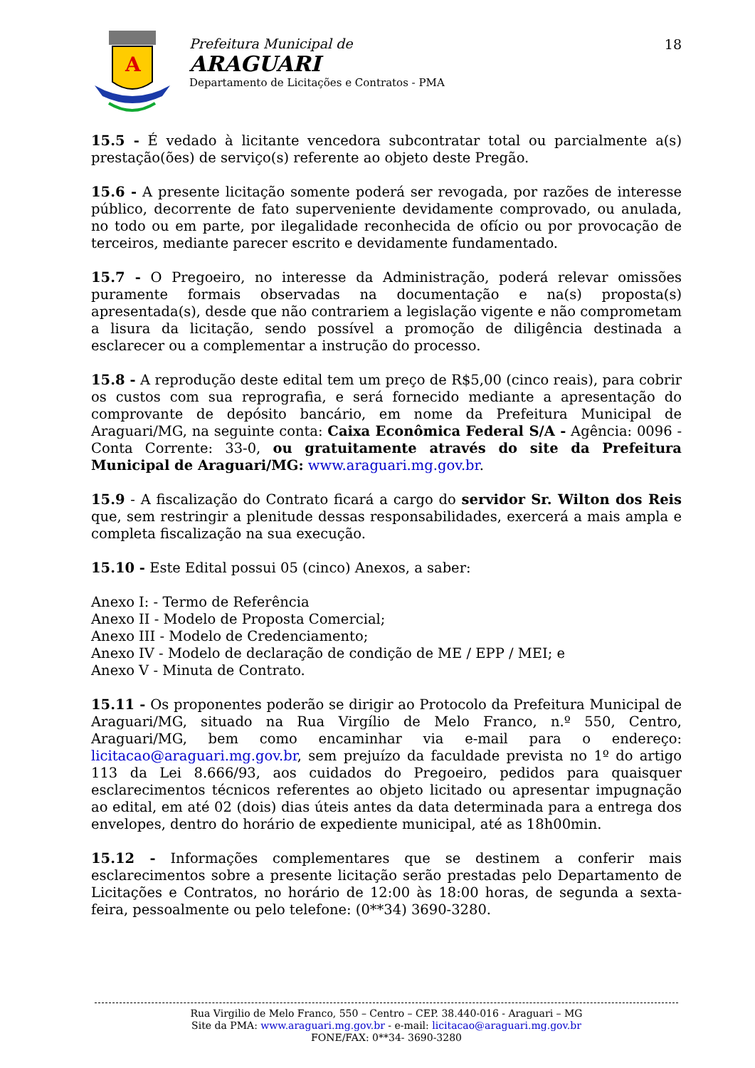A
Prefeitura Municipal de
ARAGUARI
Departamento de Licitações e Contratos - PMA
18
15.5 - É vedado à licitante vencedora subcontratar total ou parcialmente a(s) prestação(ões) de serviço(s) referente ao objeto deste Pregão.
15.6 - A presente licitação somente poderá ser revogada, por razões de interesse público, decorrente de fato superveniente devidamente comprovado, ou anulada, no todo ou em parte, por ilegalidade reconhecida de ofício ou por provocação de terceiros, mediante parecer escrito e devidamente fundamentado.
15.7 - O Pregoeiro, no interesse da Administração, poderá relevar omissões puramente formais observadas na documentação e na(s) proposta(s) apresentada(s), desde que não contrariem a legislação vigente e não comprometam a lisura da licitação, sendo possível a promoção de diligência destinada a esclarecer ou a complementar a instrução do processo.
15.8 - A reprodução deste edital tem um preço de R$5,00 (cinco reais), para cobrir os custos com sua reprografia, e será fornecido mediante a apresentação do comprovante de depósito bancário, em nome da Prefeitura Municipal de Araguari/MG, na seguinte conta: Caixa Econômica Federal S/A - Agência: 0096 - Conta Corrente: 33-0, ou gratuitamente através do site da Prefeitura Municipal de Araguari/MG: www.araguari.mg.gov.br.
15.9 - A fiscalização do Contrato ficará a cargo do servidor Sr. Wilton dos Reis que, sem restringir a plenitude dessas responsabilidades, exercerá a mais ampla e completa fiscalização na sua execução.
15.10 - Este Edital possui 05 (cinco) Anexos, a saber:
Anexo I: - Termo de Referência
Anexo II - Modelo de Proposta Comercial;
Anexo III - Modelo de Credenciamento;
Anexo IV - Modelo de declaração de condição de ME / EPP / MEI; e
Anexo V - Minuta de Contrato.
15.11 - Os proponentes poderão se dirigir ao Protocolo da Prefeitura Municipal de Araguari/MG, situado na Rua Virgílio de Melo Franco, n.º 550, Centro, Araguari/MG, bem como encaminhar via e-mail para o endereço: licitacao@araguari.mg.gov.br, sem prejuízo da faculdade prevista no 1º do artigo 113 da Lei 8.666/93, aos cuidados do Pregoeiro, pedidos para quaisquer esclarecimentos técnicos referentes ao objeto licitado ou apresentar impugnação ao edital, em até 02 (dois) dias úteis antes da data determinada para a entrega dos envelopes, dentro do horário de expediente municipal, até as 18h00min.
15.12 - Informações complementares que se destinem a conferir mais esclarecimentos sobre a presente licitação serão prestadas pelo Departamento de Licitações e Contratos, no horário de 12:00 às 18:00 horas, de segunda a sexta-feira, pessoalmente ou pelo telefone: (0**34) 3690-3280.
Rua Virgilio de Melo Franco, 550 – Centro – CEP. 38.440-016 - Araguari – MG
Site da PMA: www.araguari.mg.gov.br - e-mail: licitacao@araguari.mg.gov.br
FONE/FAX: 0**34- 3690-3280